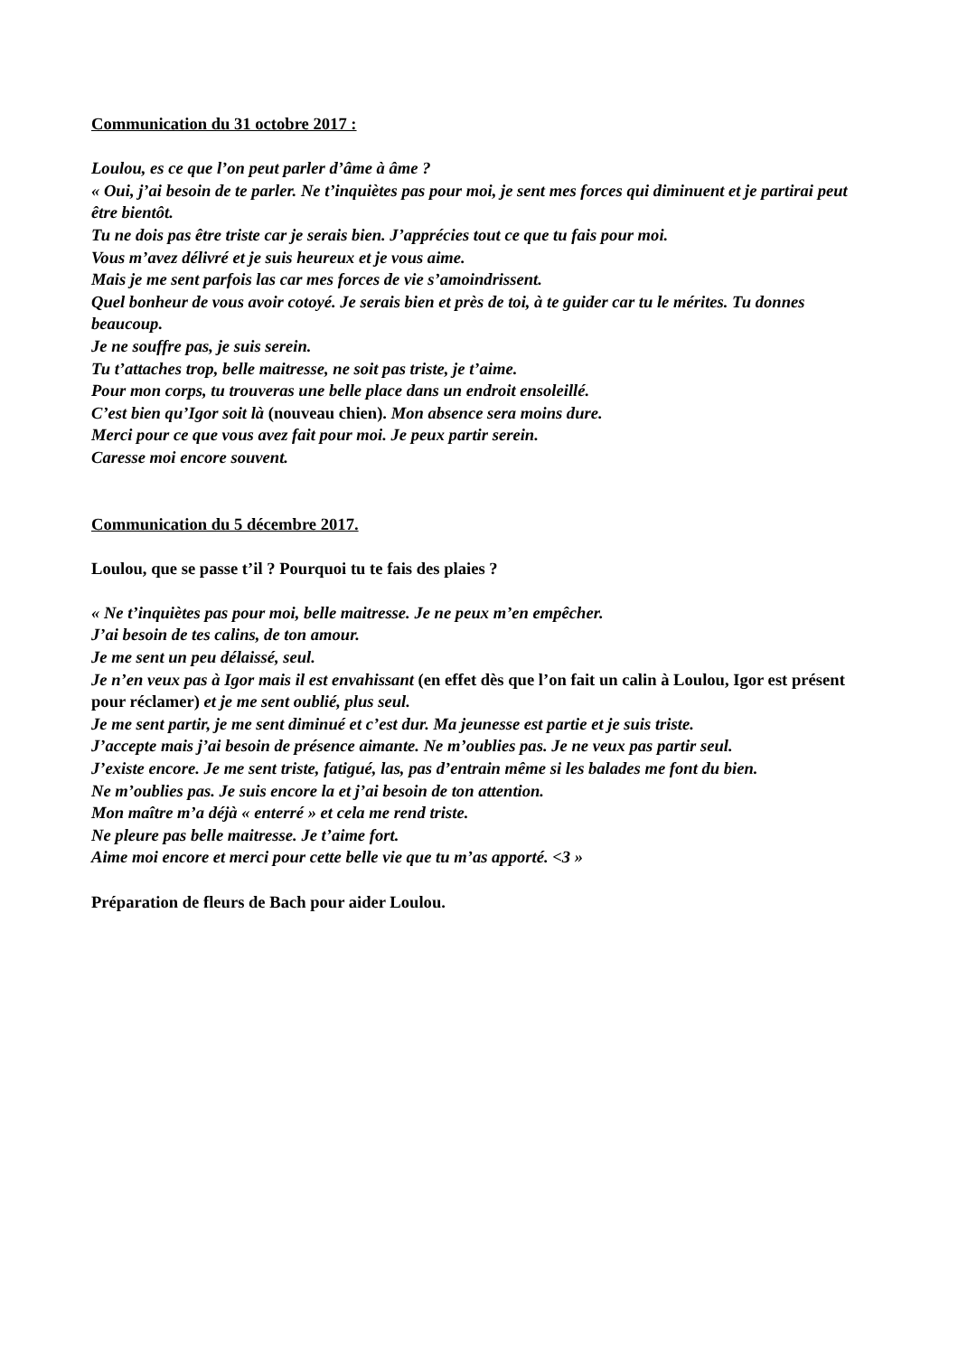Communication du 31 octobre 2017 :
Loulou, es ce que l’on peut parler d’âme à âme ?
« Oui, j’ai besoin de te parler. Ne t’inquiètes pas pour moi, je sent mes forces qui diminuent et je partirai peut être bientôt.
Tu ne dois pas être triste car je serais bien. J’apprécies tout ce que tu fais pour moi.
Vous m’avez délivré et je suis heureux et je vous aime.
Mais je me sent parfois las car mes forces de vie s’amoindrissent.
Quel bonheur de vous avoir cotoyé. Je serais bien et près de toi, à te guider car tu le mérites. Tu donnes beaucoup.
Je ne souffre pas, je suis serein.
Tu t’attaches trop, belle maitresse, ne soit pas triste, je t’aime.
Pour mon corps, tu trouveras une belle place dans un endroit ensoleillé.
C’est bien qu’Igor soit là (nouveau chien). Mon absence sera moins dure.
Merci pour ce que vous avez fait pour moi. Je peux partir serein.
Caresse moi encore souvent.
Communication du 5 décembre 2017.
Loulou, que se passe t’il ? Pourquoi tu te fais des plaies ?
« Ne t’inquiètes pas pour moi, belle maitresse. Je ne peux m’en empêcher.
J’ai besoin de tes calins, de ton amour.
Je me sent un peu délaissé, seul.
Je n’en veux pas à Igor mais il est envahissant (en effet dès que l’on fait un calin à Loulou, Igor est présent pour réclamer) et je me sent oublié, plus seul.
Je me sent partir, je me sent diminué et c’est dur. Ma jeunesse est partie et je suis triste.
J’accepte mais j’ai besoin de présence aimante. Ne m’oublies pas. Je ne veux pas partir seul.
J’existe encore. Je me sent triste, fatigué, las, pas d’entrain même si les balades me font du bien.
Ne m’oublies pas. Je suis encore la et j’ai besoin de ton attention.
Mon maître m’a déjà « enterré » et cela me rend triste.
Ne pleure pas belle maitresse. Je t’aime fort.
Aime moi encore et merci pour cette belle vie que tu m’as apporté. <3 »
Préparation de fleurs de Bach pour aider Loulou.